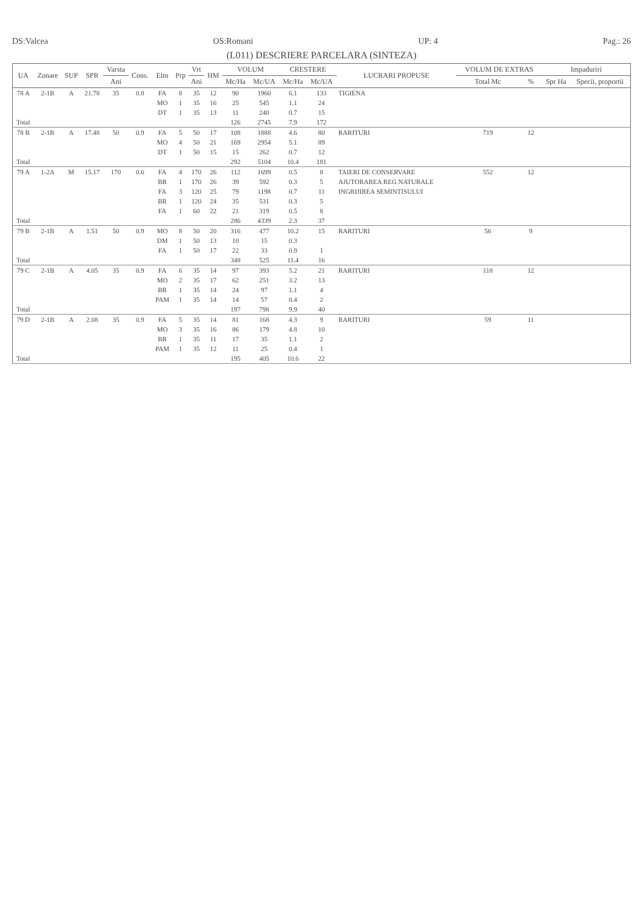DS:Valcea OS:Romani UP: 4 Pag.: 26
(L011) DESCRIERE PARCELARA (SINTEZA)
| UA | Zonare | SUP | SPR | Varsta | Cons. | Elm | Prp | Vrt | HM | VOLUM | | CRESTERE | | LUCRARI PROPUSE | VOLUM DE EXTRAS | | Impaduriri | |
| --- | --- | --- | --- | --- | --- | --- | --- | --- | --- | --- | --- | --- | --- | --- | --- | --- | --- | --- |
| | | | | Ani | | | | Ani | | Mc/Ha | Mc/UA | Mc/Ha | Mc/UA | | Total Mc | % | Spr Ha | Specii, proportii |
| 78 A | 2-1B | A | 21.78 | 35 | 0.8 | FA | 8 | 35 | 12 | 90 | 1960 | 6.1 | 133 | TIGIENA | | | | |
| | | | | | | MO | 1 | 35 | 16 | 25 | 545 | 1.1 | 24 | | | | | |
| | | | | | | DT | 1 | 35 | 13 | 11 | 240 | 0.7 | 15 | | | | | |
| Total | | | | | | | | | | 126 | 2745 | 7.9 | 172 | | | | | |
| 78 B | 2-1B | A | 17.48 | 50 | 0.9 | FA | 5 | 50 | 17 | 108 | 1888 | 4.6 | 80 | RARITURI | 719 | 12 | | |
| | | | | | | MO | 4 | 50 | 21 | 169 | 2954 | 5.1 | 89 | | | | | |
| | | | | | | DT | 1 | 50 | 15 | 15 | 262 | 0.7 | 12 | | | | | |
| Total | | | | | | | | | | 292 | 5104 | 10.4 | 181 | | | | | |
| 79 A | 1-2A | M | 15.17 | 170 | 0.6 | FA | 4 | 170 | 26 | 112 | 1699 | 0.5 | 8 | TAIERI DE CONSERVARE | 552 | 12 | | |
| | | | | | | BR | 1 | 170 | 26 | 39 | 592 | 0.3 | 5 | AJUTORAREA REG NATURALE | | | | |
| | | | | | | FA | 3 | 120 | 25 | 79 | 1198 | 0.7 | 11 | INGRIJIREA SEMINTISULUI | | | | |
| | | | | | | BR | 1 | 120 | 24 | 35 | 531 | 0.3 | 5 | | | | | |
| | | | | | | FA | 1 | 60 | 22 | 21 | 319 | 0.5 | 8 | | | | | |
| Total | | | | | | | | | | 286 | 4339 | 2.3 | 37 | | | | | |
| 79 B | 2-1B | A | 1.51 | 50 | 0.9 | MO | 8 | 50 | 20 | 316 | 477 | 10.2 | 15 | RARITURI | 56 | 9 | | |
| | | | | | | DM | 1 | 50 | 13 | 10 | 15 | 0.3 | | | | | | |
| | | | | | | FA | 1 | 50 | 17 | 22 | 33 | 0.9 | 1 | | | | | |
| Total | | | | | | | | | | 348 | 525 | 11.4 | 16 | | | | | |
| 79 C | 2-1B | A | 4.05 | 35 | 0.9 | FA | 6 | 35 | 14 | 97 | 393 | 5.2 | 21 | RARITURI | 118 | 12 | | |
| | | | | | | MO | 2 | 35 | 17 | 62 | 251 | 3.2 | 13 | | | | | |
| | | | | | | BR | 1 | 35 | 14 | 24 | 97 | 1.1 | 4 | | | | | |
| | | | | | | PAM | 1 | 35 | 14 | 14 | 57 | 0.4 | 2 | | | | | |
| Total | | | | | | | | | | 197 | 798 | 9.9 | 40 | | | | | |
| 79 D | 2-1B | A | 2.08 | 35 | 0.9 | FA | 5 | 35 | 14 | 81 | 168 | 4.3 | 9 | RARITURI | 59 | 11 | | |
| | | | | | | MO | 3 | 35 | 16 | 86 | 179 | 4.8 | 10 | | | | | |
| | | | | | | BR | 1 | 35 | 11 | 17 | 35 | 1.1 | 2 | | | | | |
| | | | | | | PAM | 1 | 35 | 12 | 11 | 25 | 0.4 | 1 | | | | | |
| Total | | | | | | | | | | 195 | 405 | 10.6 | 22 | | | | | |